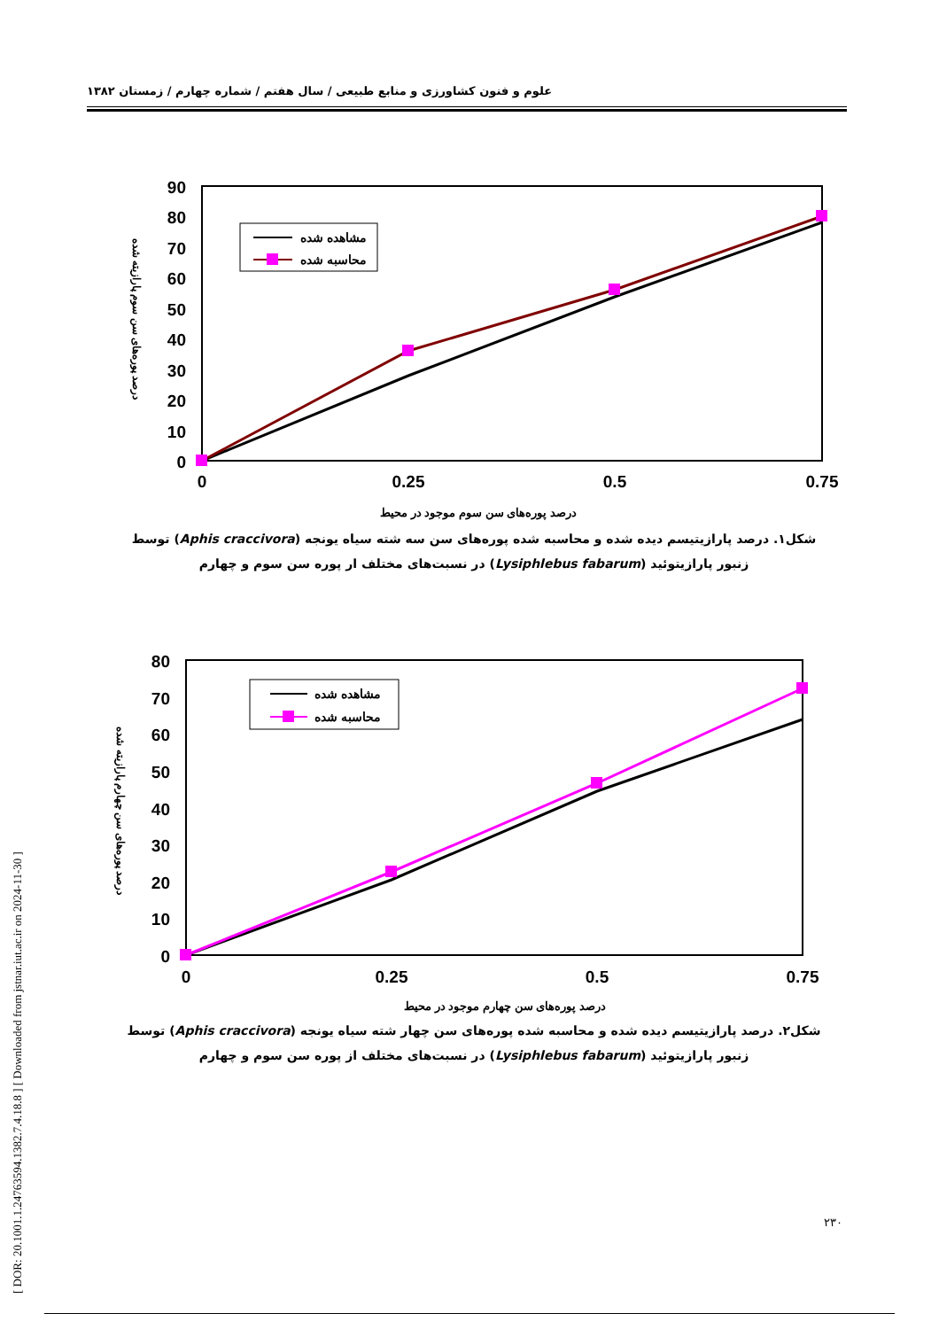علوم و فنون کشاورزی و منابع طبیعی / سال هفتم / شماره چهارم / زمستان ۱۳۸۲
[ DOR: 20.1001.1.24763594.1382.7.4.18.8 ] [ Downloaded from jstnar.iut.ac.ir on 2024-11-30 ]
90
80
70
60
50
40
30
20
10
0
0
0.25
0.5
0.75
مشاهده شده
محاسبه شده
درصد پوره‌های سن سوم پارازیته شده
درصد پوره‌های سن سوم موجود در محیط
شکل۱. درصد پارازیتیسم دیده شده و محاسبه شده پوره‌های سن سه شته سیاه یونجه (Aphis craccivora) توسط زنبور پارازیتوئید (Lysiphlebus fabarum) در نسبت‌های مختلف ار پوره سن سوم و چهارم
80
70
60
50
40
30
20
10
0
0
0.25
0.5
0.75
مشاهده شده
محاسبه شده
درصد پوره‌های سن چهارم پارازیته شده
درصد پوره‌های سن چهارم موجود در محیط
شکل۲. درصد پارازیتیسم دیده شده و محاسبه شده پوره‌های سن چهار شته سیاه یونجه (Aphis craccivora) توسط زنبور پارازیتوئید (Lysiphlebus fabarum) در نسبت‌های مختلف از پوره سن سوم و چهارم
۲۳۰